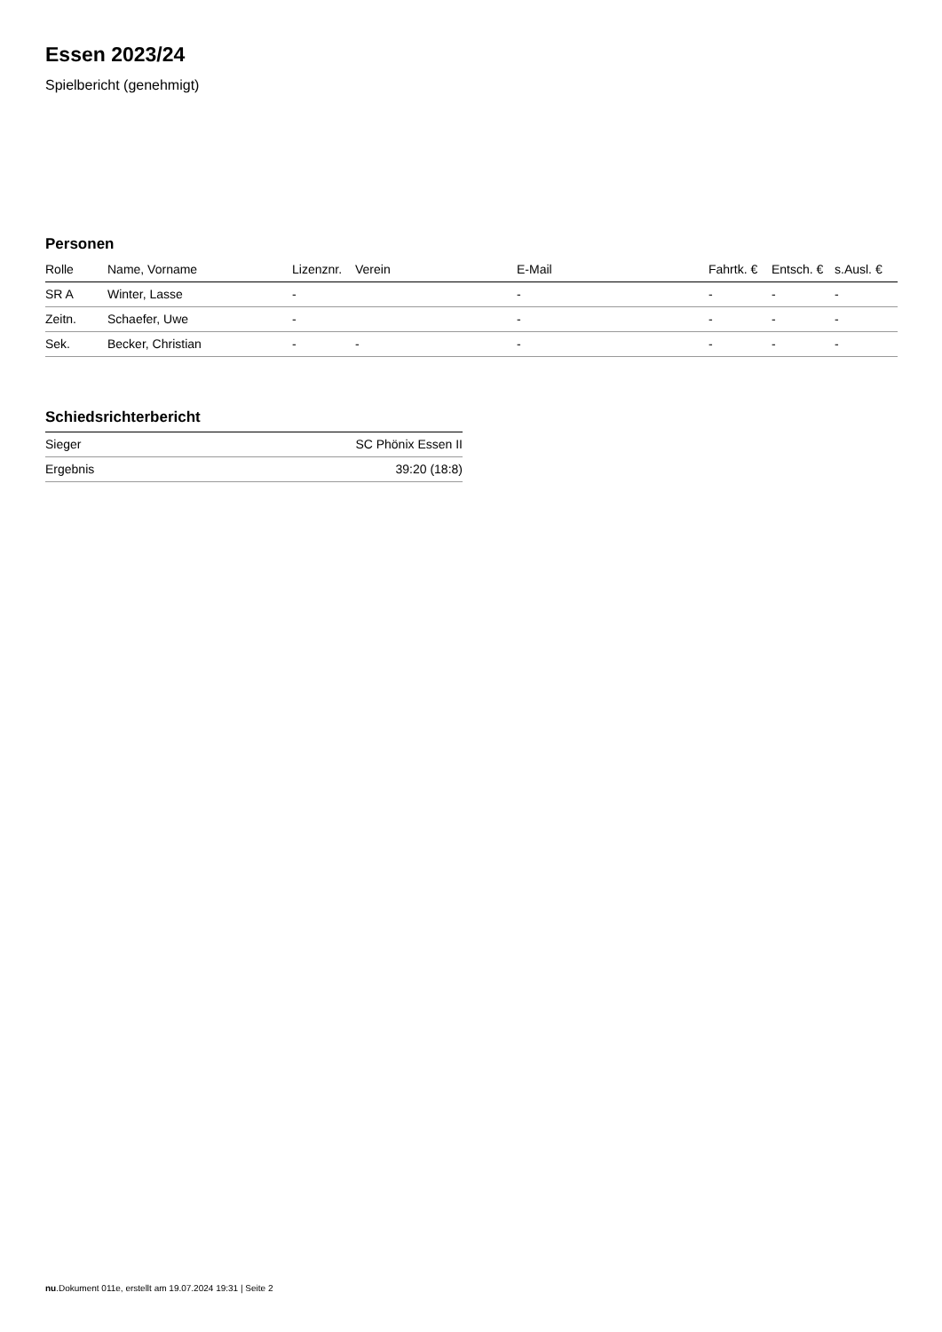Essen 2023/24
Spielbericht (genehmigt)
Personen
| Rolle | Name, Vorname | Lizenznr. | Verein | E-Mail | Fahrtk. € | Entsch. € | s.Ausl. € |
| --- | --- | --- | --- | --- | --- | --- | --- |
| SR A | Winter, Lasse | - | | - | - | - | - |
| Zeitn. | Schaefer, Uwe | - | | - | - | - | - |
| Sek. | Becker, Christian | - | - | - | - | - | - |
Schiedsrichterbericht
| Sieger | SC Phönix Essen II |
| Ergebnis | 39:20 (18:8) |
nu.Dokument 011e, erstellt am 19.07.2024 19:31 | Seite 2